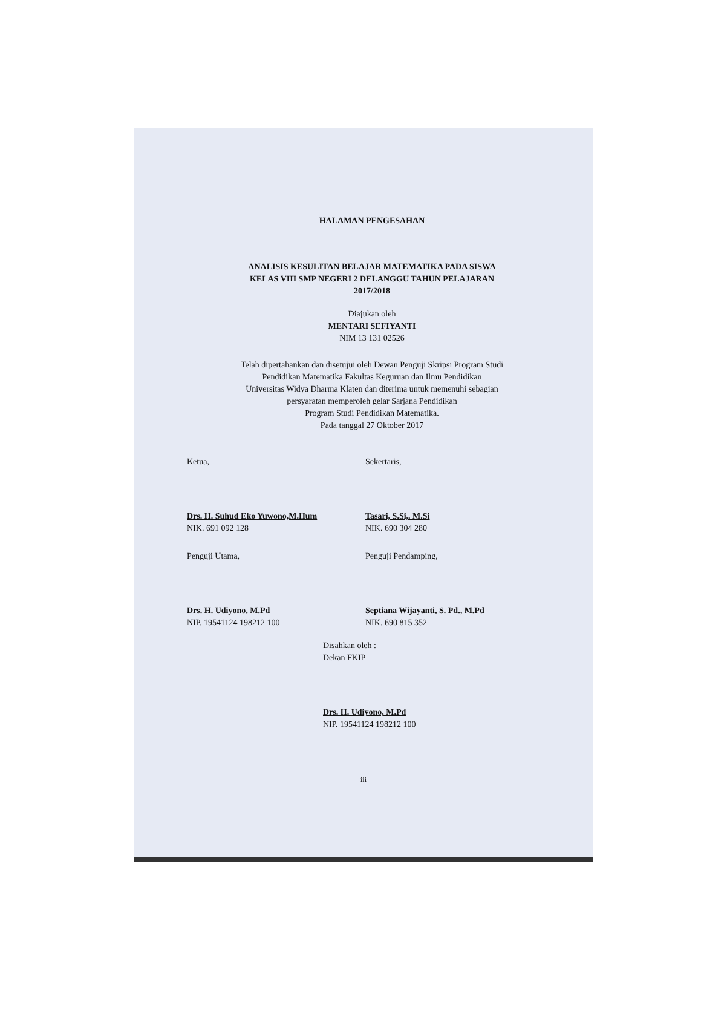HALAMAN PENGESAHAN
ANALISIS KESULITAN BELAJAR MATEMATIKA PADA SISWA
KELAS VIII SMP NEGERI 2 DELANGGU TAHUN PELAJARAN
2017/2018
Diajukan oleh
MENTARI SEFIYANTI
NIM 13 131 02526
Telah dipertahankan dan disetujui oleh Dewan Penguji Skripsi Program Studi
Pendidikan Matematika Fakultas Keguruan dan Ilmu Pendidikan
Universitas Widya Dharma Klaten dan diterima untuk memenuhi sebagian
persyaratan memperoleh gelar Sarjana Pendidikan
Program Studi Pendidikan Matematika.
Pada tanggal 27 Oktober 2017
Ketua, Sekertaris,
Drs. H. Suhud Eko Yuwono,M.Hum
NIK. 691 092 128
Tasari, S.Si,. M.Si
NIK. 690 304 280
Penguji Utama, Penguji Pendamping,
Drs. H. Udiyono, M.Pd
NIP. 19541124 198212 100
Septiana Wijayanti, S. Pd., M.Pd
NIK. 690 815 352
Disahkan oleh :
Dekan FKIP
Drs. H. Udiyono, M.Pd
NIP. 19541124 198212 100
iii